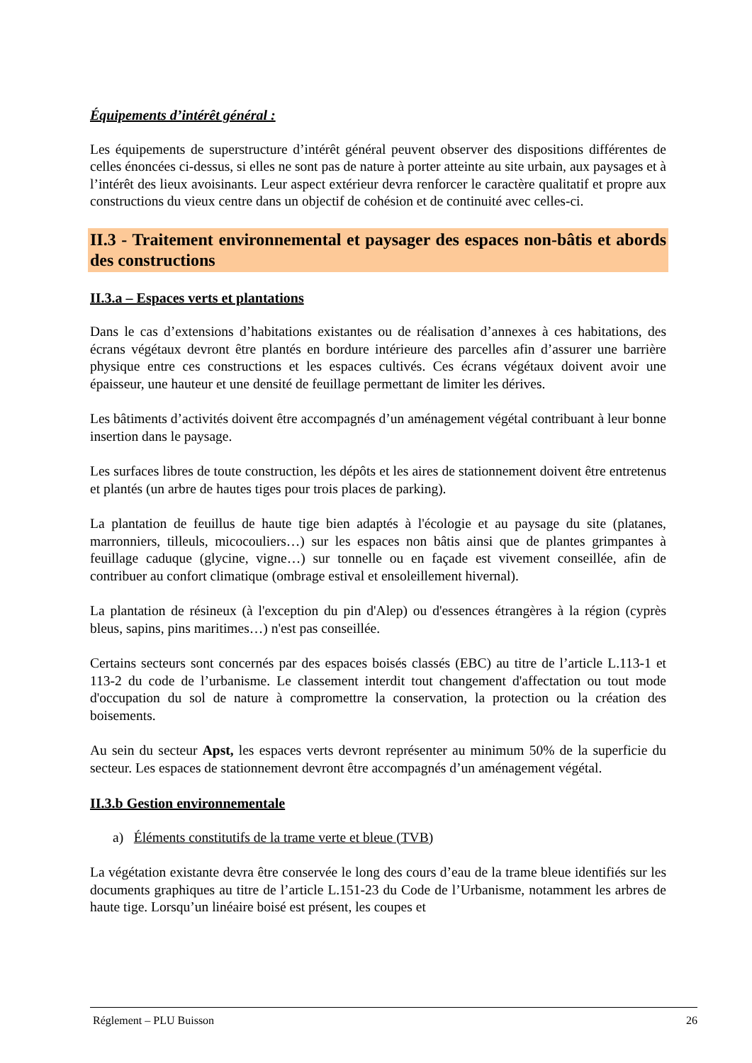Équipements d’intérêt général :
Les équipements de superstructure d’intérêt général peuvent observer des dispositions différentes de celles énoncées ci-dessus, si elles ne sont pas de nature à porter atteinte au site urbain, aux paysages et à l’intérêt des lieux avoisinants. Leur aspect extérieur devra renforcer le caractère qualitatif et propre aux constructions du vieux centre dans un objectif de cohésion et de continuité avec celles-ci.
II.3 - Traitement environnemental et paysager des espaces non-bâtis et abords des constructions
II.3.a – Espaces verts et plantations
Dans le cas d’extensions d’habitations existantes ou de réalisation d’annexes à ces habitations, des écrans végétaux devront être plantés en bordure intérieure des parcelles afin d’assurer une barrière physique entre ces constructions et les espaces cultivés. Ces écrans végétaux doivent avoir une épaisseur, une hauteur et une densité de feuillage permettant de limiter les dérives.
Les bâtiments d’activités doivent être accompagnés d’un aménagement végétal contribuant à leur bonne insertion dans le paysage.
Les surfaces libres de toute construction, les dépôts et les aires de stationnement doivent être entretenus et plantés (un arbre de hautes tiges pour trois places de parking).
La plantation de feuillus de haute tige bien adaptés à l'écologie et au paysage du site (platanes, marronniers, tilleuls, micocouliers…) sur les espaces non bâtis ainsi que de plantes grimpantes à feuillage caduque (glycine, vigne…) sur tonnelle ou en façade est vivement conseillée, afin de contribuer au confort climatique (ombrage estival et ensoleillement hivernal).
La plantation de résineux (à l'exception du pin d'Alep) ou d'essences étrangères à la région (cyprès bleus, sapins, pins maritimes…) n'est pas conseillée.
Certains secteurs sont concernés par des espaces boisés classés (EBC) au titre de l’article L.113-1 et 113-2 du code de l’urbanisme. Le classement interdit tout changement d'affectation ou tout mode d'occupation du sol de nature à compromettre la conservation, la protection ou la création des boisements.
Au sein du secteur Apst, les espaces verts devront représenter au minimum 50% de la superficie du secteur. Les espaces de stationnement devront être accompagnés d’un aménagement végétal.
II.3.b Gestion environnementale
a) Éléments constitutifs de la trame verte et bleue (TVB)
La végétation existante devra être conservée le long des cours d’eau de la trame bleue identifiés sur les documents graphiques au titre de l’article L.151-23 du Code de l’Urbanisme, notamment les arbres de haute tige. Lorsqu’un linéaire boisé est présent, les coupes et
Réglement – PLU Buisson 26